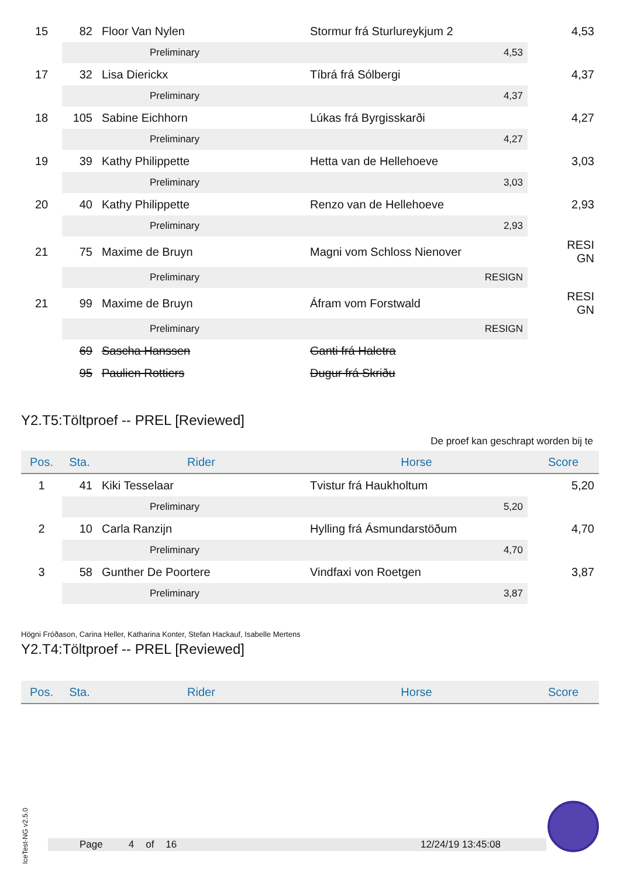| 15 | 82 | Floor Van Nylen | Stormur frá Sturlureykjum 2 | 4,53 |
| | | Preliminary | 4,53 | |
| 17 | 32 | Lisa Dierickx | Tíbrá frá Sólbergi | 4,37 |
| | | Preliminary | 4,37 | |
| 18 | 105 | Sabine Eichhorn | Lúkas frá Byrgisskarði | 4,27 |
| | | Preliminary | 4,27 | |
| 19 | 39 | Kathy Philippette | Hetta van de Hellehoeve | 3,03 |
| | | Preliminary | 3,03 | |
| 20 | 40 | Kathy Philippette | Renzo van de Hellehoeve | 2,93 |
| | | Preliminary | 2,93 | |
| 21 | 75 | Maxime de Bruyn | Magni vom Schloss Nienover | RESI GN |
| | | Preliminary | RESIGN | |
| 21 | 99 | Maxime de Bruyn | Áfram vom Forstwald | RESI GN |
| | | Preliminary | RESIGN | |
| | 69 | Sascha Hanssen | Ganti frá Haletra | |
| | 95 | Paulien Rottiers | Dugur frá Skriðu | |
Y2.T5:Töltproef -- PREL [Reviewed]
De proef kan geschrapt worden bij te
| Pos. | Sta. | Rider | Horse | Score |
| --- | --- | --- | --- | --- |
| 1 | 41 | Kiki Tesselaar | Tvistur frá Haukholtum | 5,20 |
| | | Preliminary | 5,20 | |
| 2 | 10 | Carla Ranzijn | Hylling frá Ásmundarstöðum | 4,70 |
| | | Preliminary | 4,70 | |
| 3 | 58 | Gunther De Poortere | Vindfaxi von Roetgen | 3,87 |
| | | Preliminary | 3,87 | |
Högni Fróðason, Carina Heller, Katharina Konter, Stefan Hackauf, Isabelle Mertens
Y2.T4:Töltproef -- PREL [Reviewed]
| Pos. | Sta. | Rider | Horse | Score |
| --- | --- | --- | --- | --- |
IceTest-NG v2.5.0
Page 4 of 16 12/24/19 13:45:08